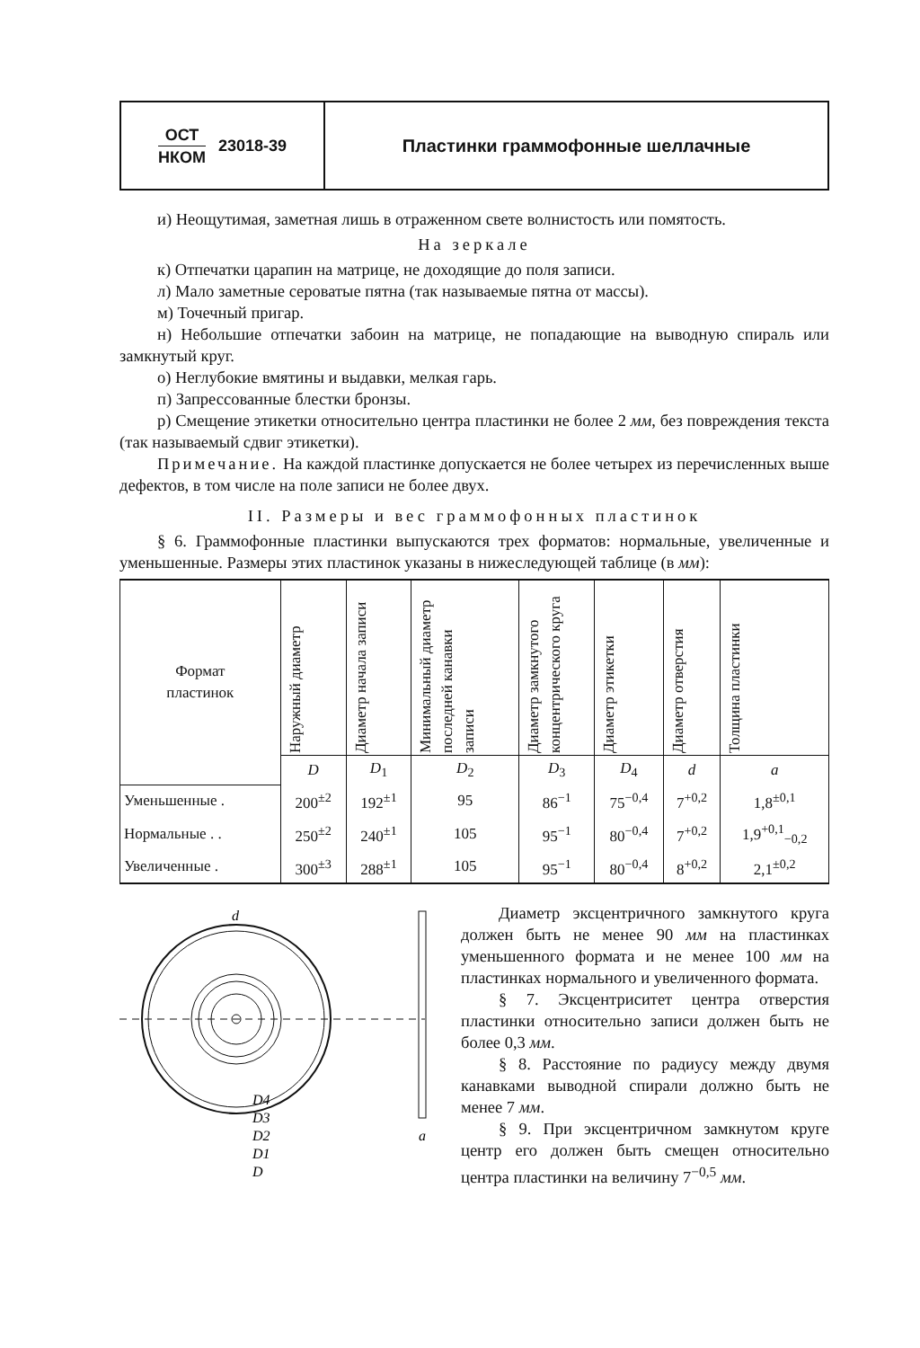ОСТ
НКОМ
23018-39
Пластинки граммофонные шеллачные
и) Неощутимая, заметная лишь в отраженном свете волнистость или помятость.
На зеркале
к) Отпечатки царапин на матрице, не доходящие до поля записи.
л) Мало заметные сероватые пятна (так называемые пятна от массы).
м) Точечный пригар.
н) Небольшие отпечатки забоин на матрице, не попадающие на выводную спираль или замкнутый круг.
о) Неглубокие вмятины и выдавки, мелкая гарь.
п) Запрессованные блестки бронзы.
р) Смещение этикетки относительно центра пластинки не более 2 мм, без повреждения текста (так называемый сдвиг этикетки).
Примечание. На каждой пластинке допускается не более четырех из перечисленных выше дефектов, в том числе на поле записи не более двух.
II. Размеры и вес граммофонных пластинок
§ 6. Граммофонные пластинки выпускаются трех форматов: нормальные, увеличенные и уменьшенные. Размеры этих пластинок указаны в нижеследующей таблице (в мм):
| Формат пластинок | Наружный диаметр | Диаметр начала записи | Минимальный диаметр последней канавки записи | Диаметр замкнутого концентрического круга | Диаметр этикетки | Диаметр отверстия | Толщина пластинки |
| --- | --- | --- | --- | --- | --- | --- | --- |
| | D | D<sub>1</sub> | D<sub>2</sub> | D<sub>3</sub> | D<sub>4</sub> | d | a |
| Уменьшенные . | 200<sup>±2</sup> | 192<sup>±1</sup> | 95 | 86<sup>−1</sup> | 75<sup>−0,4</sup> | 7<sup>+0,2</sup> | 1,8<sup>±0,1</sup> |
| Нормальные . . | 250<sup>±2</sup> | 240<sup>±1</sup> | 105 | 95<sup>−1</sup> | 80<sup>−0,4</sup> | 7<sup>+0,2</sup> | 1,9<sup>+0,1</sup><sub>−0,2</sub> |
| Увеличенные . | 300<sup>±3</sup> | 288<sup>±1</sup> | 105 | 95<sup>−1</sup> | 80<sup>−0,4</sup> | 8<sup>+0,2</sup> | 2,1<sup>±0,2</sup> |
d
D4
D3
D2
D1
D
a
Диаметр эксцентричного замкнутого круга должен быть не менее 90 мм на пластинках уменьшенного формата и не менее 100 мм на пластинках нормального и увеличенного формата.
§ 7. Эксцентриситет центра отверстия пластинки относительно записи должен быть не более 0,3 мм.
§ 8. Расстояние по радиусу между двумя канавками выводной спирали должно быть не менее 7 мм.
§ 9. При эксцентричном замкнутом круге центр его должен быть смещен относительно центра пластинки на величину 7<sup>−0,5</sup> мм.